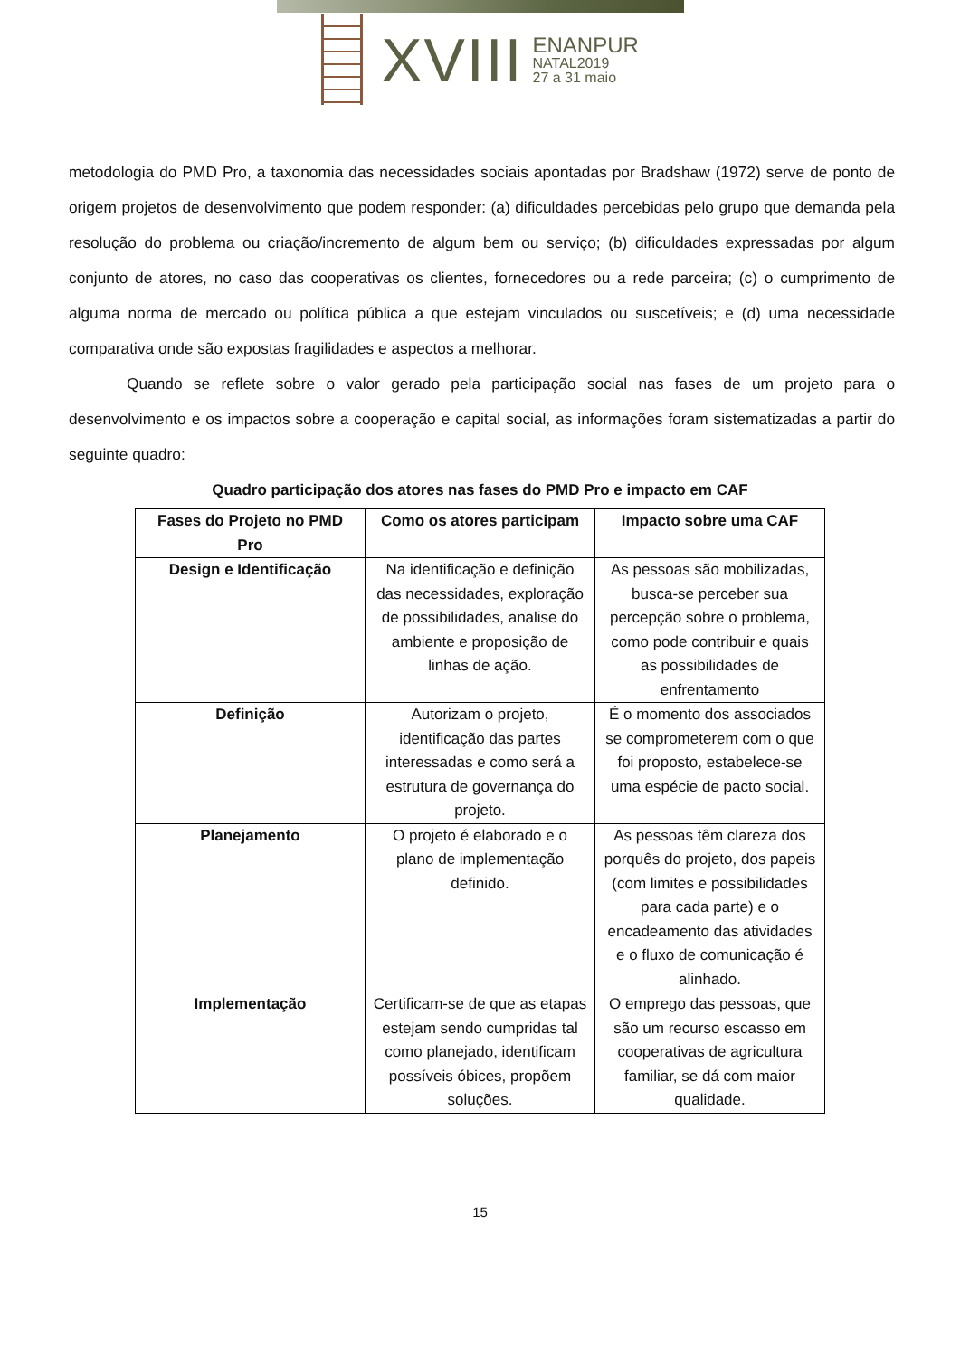XVIII
ENANPUR
NATAL2019
27 a 31 maio
metodologia do PMD Pro, a taxonomia das necessidades sociais apontadas por Bradshaw (1972) serve de ponto de origem projetos de desenvolvimento que podem responder: (a) dificuldades percebidas pelo grupo que demanda pela resolução do problema ou criação/incremento de algum bem ou serviço; (b) dificuldades expressadas por algum conjunto de atores, no caso das cooperativas os clientes, fornecedores ou a rede parceira; (c) o cumprimento de alguma norma de mercado ou política pública a que estejam vinculados ou suscetíveis; e (d) uma necessidade comparativa onde são expostas fragilidades e aspectos a melhorar.
Quando se reflete sobre o valor gerado pela participação social nas fases de um projeto para o desenvolvimento e os impactos sobre a cooperação e capital social, as informações foram sistematizadas a partir do seguinte quadro:
Quadro participação dos atores nas fases do PMD Pro e impacto em CAF
| Fases do Projeto no PMD Pro | Como os atores participam | Impacto sobre uma CAF |
| --- | --- | --- |
| Design e Identificação | Na identificação e definição das necessidades, exploração de possibilidades, analise do ambiente e proposição de linhas de ação. | As pessoas são mobilizadas, busca-se perceber sua percepção sobre o problema, como pode contribuir e quais as possibilidades de enfrentamento |
| Definição | Autorizam o projeto, identificação das partes interessadas e como será a estrutura de governança do projeto. | É o momento dos associados se comprometerem com o que foi proposto, estabelece-se uma espécie de pacto social. |
| Planejamento | O projeto é elaborado e o plano de implementação definido. | As pessoas têm clareza dos porquês do projeto, dos papeis (com limites e possibilidades para cada parte) e o encadeamento das atividades e o fluxo de comunicação é alinhado. |
| Implementação | Certificam-se de que as etapas estejam sendo cumpridas tal como planejado, identificam possíveis óbices, propõem soluções. | O emprego das pessoas, que são um recurso escasso em cooperativas de agricultura familiar, se dá com maior qualidade. |
15